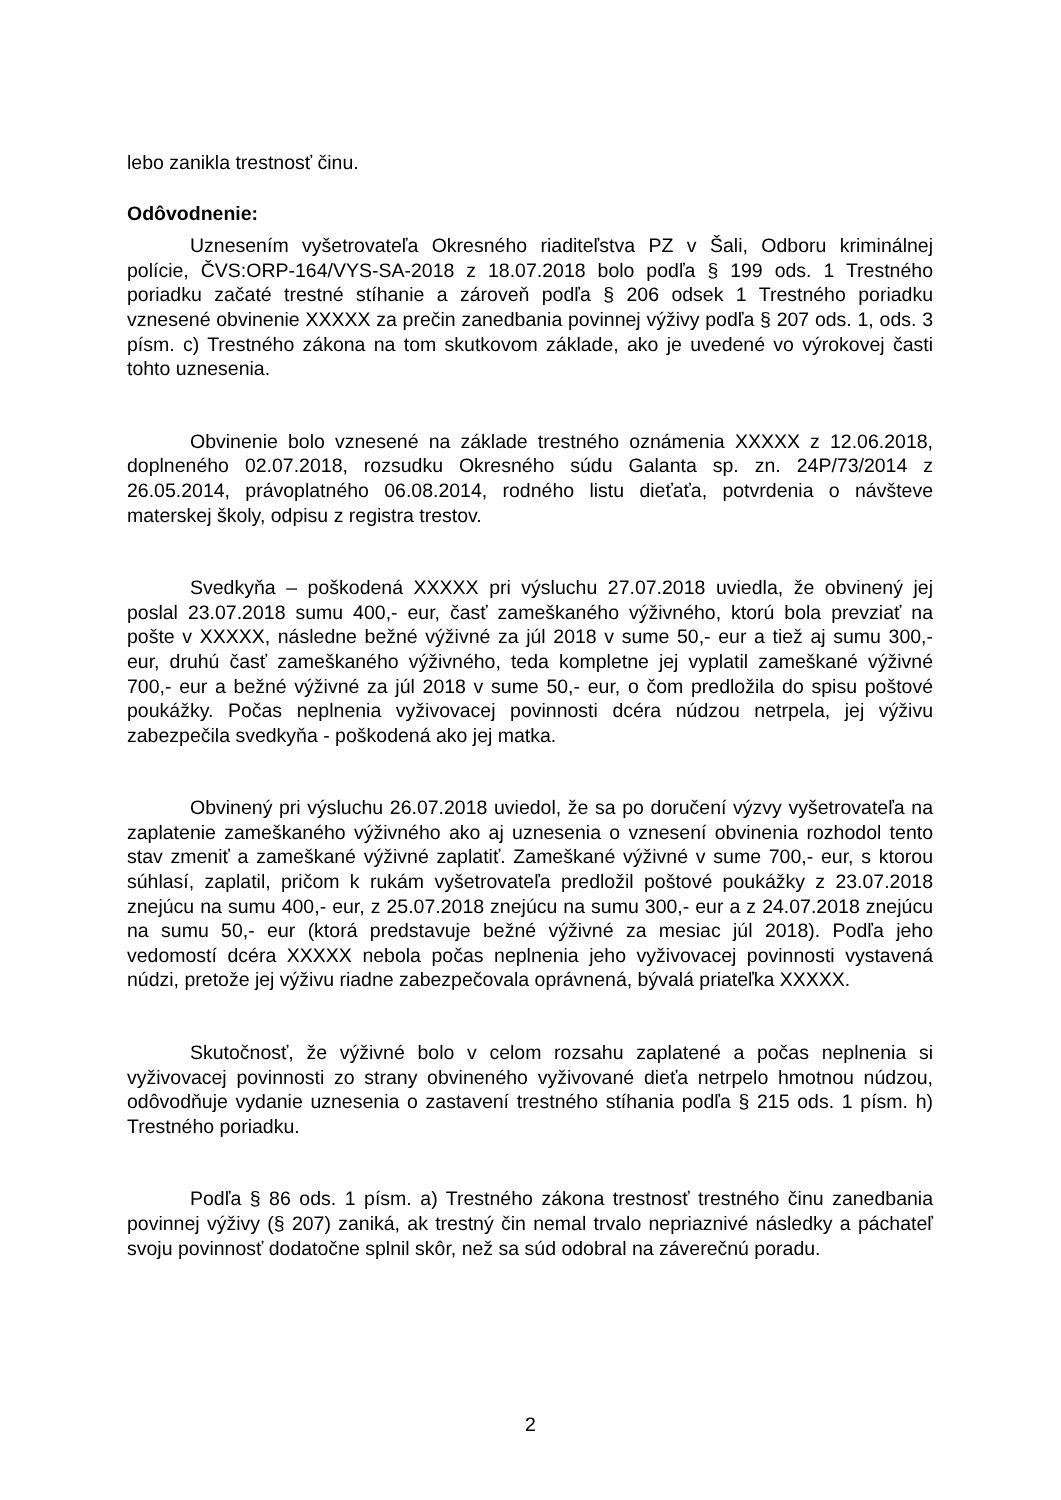lebo zanikla trestnosť činu.
Odôvodnenie:
Uznesením vyšetrovateľa Okresného riaditeľstva PZ v Šali, Odboru kriminálnej polície, ČVS:ORP-164/VYS-SA-2018 z 18.07.2018 bolo podľa § 199 ods. 1 Trestného poriadku začaté trestné stíhanie a zároveň podľa § 206 odsek 1 Trestného poriadku vznesené obvinenie XXXXX za prečin zanedbania povinnej výživy podľa § 207 ods. 1, ods. 3 písm. c) Trestného zákona na tom skutkovom základe, ako je uvedené vo výrokovej časti tohto uznesenia.
Obvinenie bolo vznesené na základe trestného oznámenia XXXXX z 12.06.2018, doplneného 02.07.2018, rozsudku Okresného súdu Galanta sp. zn. 24P/73/2014 z 26.05.2014, právoplatného 06.08.2014, rodného listu dieťaťa, potvrdenia o návšteve materskej školy, odpisu z registra trestov.
Svedkyňa – poškodená XXXXX pri výsluchu 27.07.2018 uviedla, že obvinený jej poslal 23.07.2018 sumu 400,- eur, časť zameškaného výživného, ktorú bola prevziať na pošte v XXXXX, následne bežné výživné za júl 2018 v sume 50,- eur a tiež aj sumu 300,- eur, druhú časť zameškaného výživného, teda kompletne jej vyplatil zameškané výživné 700,- eur a bežné výživné za júl 2018 v sume 50,- eur, o čom predložila do spisu poštové poukážky. Počas neplnenia vyživovacej povinnosti dcéra núdzou netrpela, jej výživu zabezpečila svedkyňa - poškodená ako jej matka.
Obvinený pri výsluchu 26.07.2018 uviedol, že sa po doručení výzvy vyšetrovateľa na zaplatenie zameškaného výživného ako aj uznesenia o vznesení obvinenia rozhodol tento stav zmeniť a zameškané výživné zaplatiť. Zameškané výživné v sume 700,- eur, s ktorou súhlasí, zaplatil, pričom k rukám vyšetrovateľa predložil poštové poukážky z 23.07.2018 znejúcu na sumu 400,- eur, z 25.07.2018 znejúcu na sumu 300,- eur a z 24.07.2018 znejúcu na sumu 50,- eur (ktorá predstavuje bežné výživné za mesiac júl 2018). Podľa jeho vedomostí dcéra XXXXX nebola počas neplnenia jeho vyživovacej povinnosti vystavená núdzi, pretože jej výživu riadne zabezpečovala oprávnená, bývalá priateľka XXXXX.
Skutočnosť, že výživné bolo v celom rozsahu zaplatené a počas neplnenia si vyživovacej povinnosti zo strany obvineného vyživované dieťa netrpelo hmotnou núdzou, odôvodňuje vydanie uznesenia o zastavení trestného stíhania podľa § 215 ods. 1 písm. h) Trestného poriadku.
Podľa § 86 ods. 1 písm. a) Trestného zákona trestnosť trestného činu zanedbania povinnej výživy (§ 207) zaniká, ak trestný čin nemal trvalo nepriaznivé následky a páchateľ svoju povinnosť dodatočne splnil skôr, než sa súd odobral na záverečnú poradu.
2